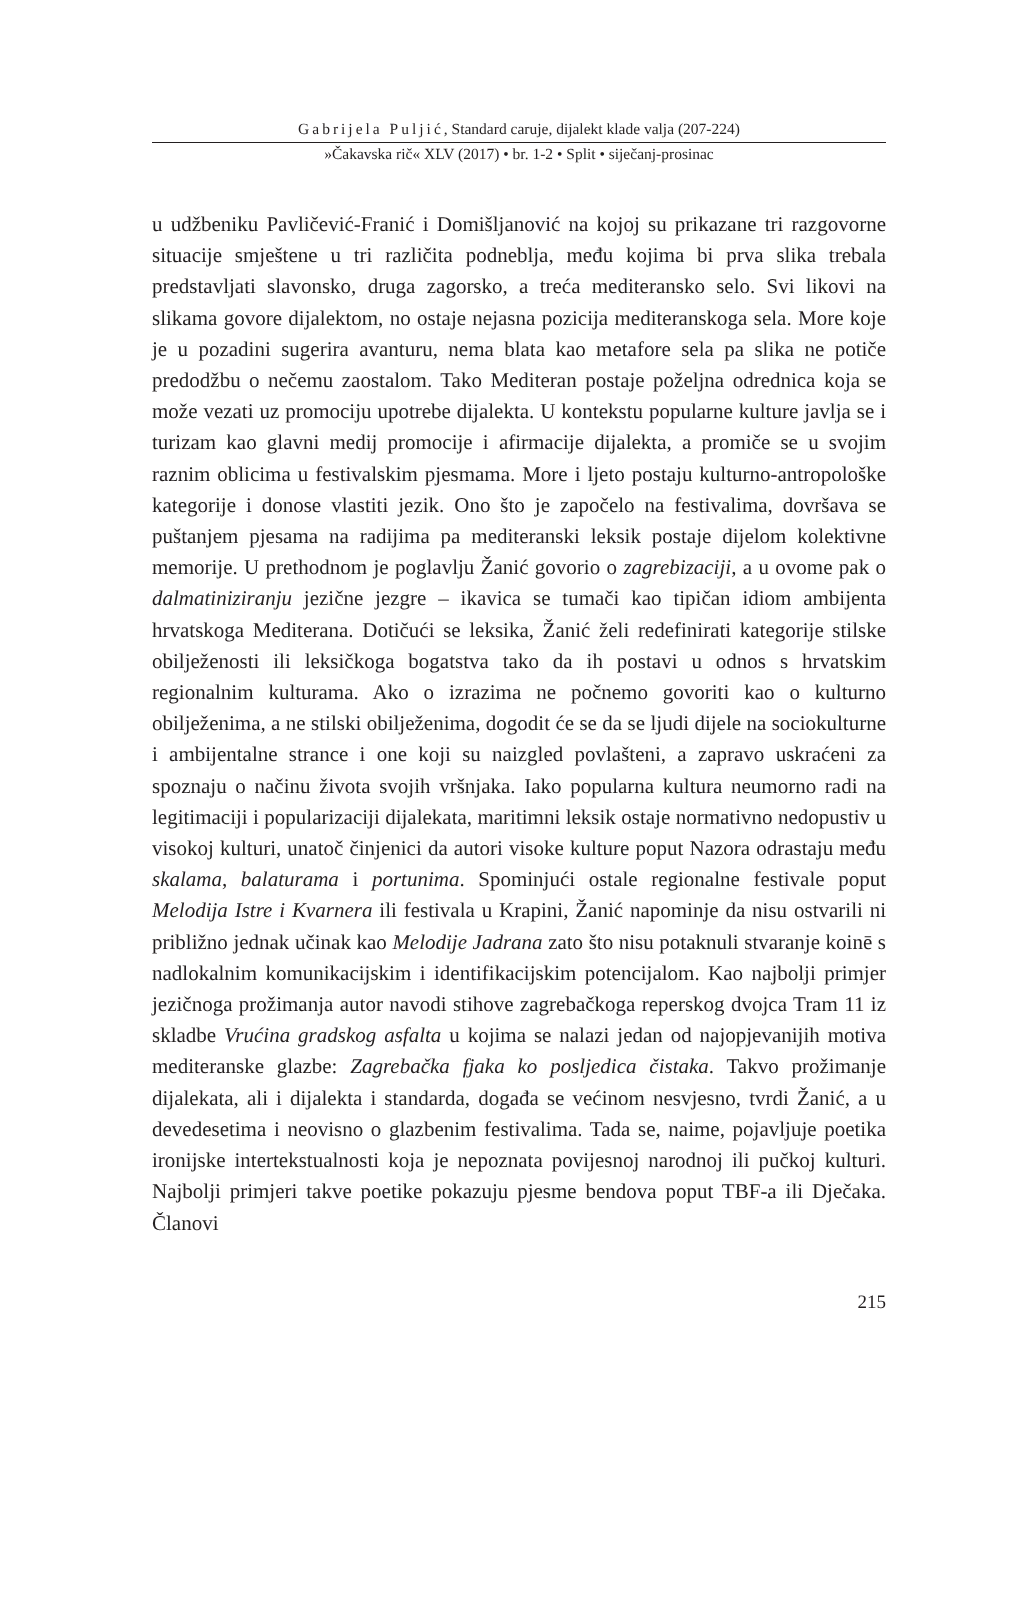Gabrijela Puljić, Standard caruje, dijalekt klade valja (207-224)
»Čakavska rič« XLV (2017) • br. 1-2 • Split • siječanj-prosinac
u udžbeniku Pavličević-Franić i Domišljanović na kojoj su prikazane tri razgovorne situacije smještene u tri različita podneblja, među kojima bi prva slika trebala predstavljati slavonsko, druga zagorsko, a treća mediteransko selo. Svi likovi na slikama govore dijalektom, no ostaje nejasna pozicija mediteranskoga sela. More koje je u pozadini sugerira avanturu, nema blata kao metafore sela pa slika ne potiče predodžbu o nečemu zaostalom. Tako Mediteran postaje poželjna odrednica koja se može vezati uz promociju upotrebe dijalekta. U kontekstu popularne kulture javlja se i turizam kao glavni medij promocije i afirmacije dijalekta, a promiče se u svojim raznim oblicima u festivalskim pjesmama. More i ljeto postaju kulturno-antropološke kategorije i donose vlastiti jezik. Ono što je započelo na festivalima, dovršava se puštanjem pjesama na radijima pa mediteranski leksik postaje dijelom kolektivne memorije. U prethodnom je poglavlju Žanić govorio o zagrebizaciji, a u ovome pak o dalmatiniziranju jezične jezgre – ikavica se tumači kao tipičan idiom ambijenta hrvatskoga Mediterana. Dotičući se leksika, Žanić želi redefinirati kategorije stilske obilježenosti ili leksičkoga bogatstva tako da ih postavi u odnos s hrvatskim regionalnim kulturama. Ako o izrazima ne počnemo govoriti kao o kulturno obilježenima, a ne stilski obilježenima, dogodit će se da se ljudi dijele na sociokulturne i ambijentalne strance i one koji su naizgled povlašteni, a zapravo uskraćeni za spoznaju o načinu života svojih vršnjaka. Iako popularna kultura neumorno radi na legitimaciji i popularizaciji dijalekata, maritimni leksik ostaje normativno nedopustiv u visokoj kulturi, unatoč činjenici da autori visoke kulture poput Nazora odrastaju među skalama, balaturama i portunima. Spominjući ostale regionalne festivale poput Melodija Istre i Kvarnera ili festivala u Krapini, Žanić napominje da nisu ostvarili ni približno jednak učinak kao Melodije Jadrana zato što nisu potaknuli stvaranje koinē s nadlokalnim komunikacijskim i identifikacijskim potencijalom. Kao najbolji primjer jezičnoga prožimanja autor navodi stihove zagrebačkoga reperskog dvojca Tram 11 iz skladbe Vrućina gradskog asfalta u kojima se nalazi jedan od najopjevanijih motiva mediteranske glazbe: Zagrebačka fjaka ko posljedica čistaka. Takvo prožimanje dijalekata, ali i dijalekta i standarda, događa se većinom nesvjesno, tvrdi Žanić, a u devedesetima i neovisno o glazbenim festivalima. Tada se, naime, pojavljuje poetika ironijske intertekstualnosti koja je nepoznata povijesnoj narodnoj ili pučkoj kulturi. Najbolji primjeri takve poetike pokazuju pjesme bendova poput TBF-a ili Dječaka. Članovi
215